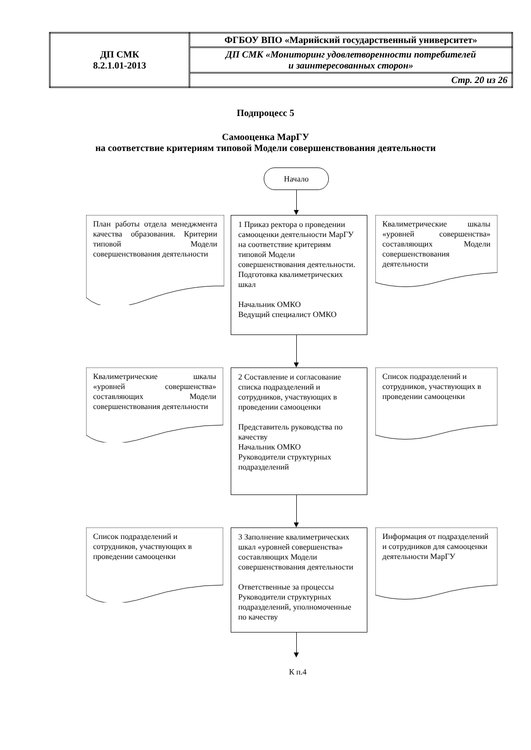| ДП СМК 8.2.1.01-2013 | ФГБОУ ВПО «Марийский государственный университет» |
| | ДП СМК «Мониторинг удовлетворенности потребителей и заинтересованных сторон» |
| | Стр. 20 из 26 |
Подпроцесс 5
Самооценка МарГУ
на соответствие критериям типовой Модели совершенствования деятельности
Начало
План работы отдела менеджмента качества образования. Критерии типовой Модели совершенствования деятельности
1 Приказ ректора о проведении самооценки деятельности МарГУ на соответствие критериям типовой Модели совершенствования деятельности. Подготовка квалиметрических шкал
Начальник ОМКО
Ведущий специалист ОМКО
Квалиметрические шкалы «уровней совершенства» составляющих Модели совершенствования деятельности
Квалиметрические шкалы «уровней совершенства» составляющих Модели совершенствования деятельности
2 Составление и согласование списка подразделений и сотрудников, участвующих в проведении самооценки
Представитель руководства по качеству
Начальник ОМКО
Руководители структурных подразделений
Список подразделений и сотрудников, участвующих в проведении самооценки
Список подразделений и сотрудников, участвующих в проведении самооценки
3 Заполнение квалиметрических шкал «уровней совершенства» составляющих Модели совершенствования деятельности
Ответственные за процессы Руководители структурных подразделений, уполномоченные по качеству
Информация от подразделений и сотрудников для самооценки деятельности МарГУ
К п.4